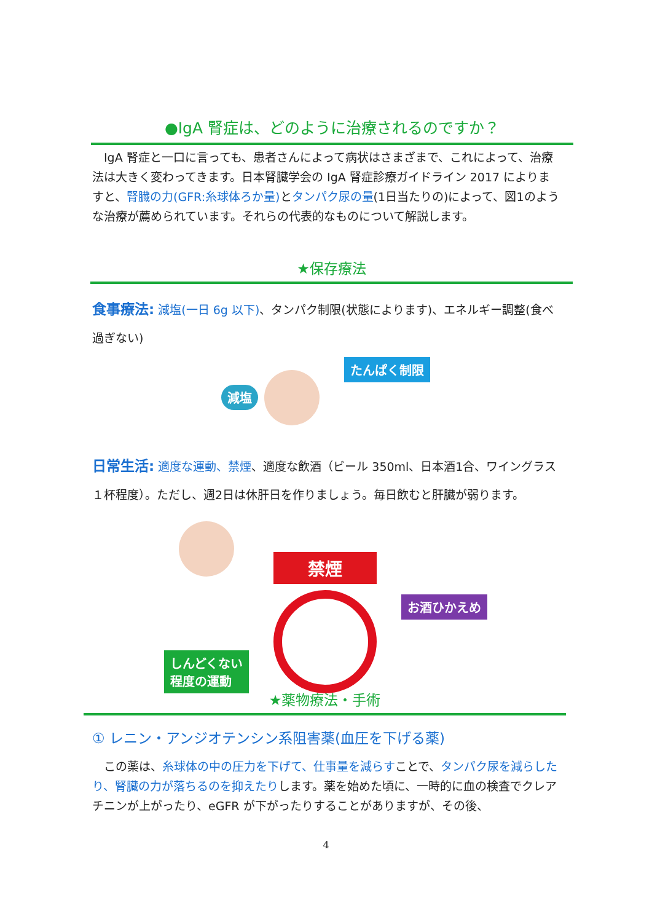●IgA 腎症は、どのように治療されるのですか？
　IgA 腎症と一口に言っても、患者さんによって病状はさまざまで、これによって、治療法は大きく変わってきます。日本腎臓学会の IgA 腎症診療ガイドライン 2017 によりますと、腎臓の力(GFR:糸球体ろか量) とタンパク尿の量(1日当たりの)によって、図1のような治療が薦められています。それらの代表的なものについて解説します。
★保存療法
食事療法: 減塩(一日 6g 以下)、タンパク制限(状態によります)、エネルギー調整(食べ過ぎない)
減塩 たんぱく制限
日常生活: 適度な運動、禁煙、適度な飲酒（ビール 350ml、日本酒1合、ワイングラス１杯程度）。ただし、週2日は休肝日を作りましょう。毎日飲むと肝臓が弱ります。
しんどくない
程度の運動
禁煙
お酒ひかえめ
★薬物療法・手術
① レニン・アンジオテンシン系阻害薬(血圧を下げる薬)
　この薬は、糸球体の中の圧力を下げて、仕事量を減らすことで、タンパク尿を減らしたり、腎臓の力が落ちるのを抑えたりします。薬を始めた頃に、一時的に血の検査でクレアチニンが上がったり、eGFR が下がったりすることがありますが、その後、
4